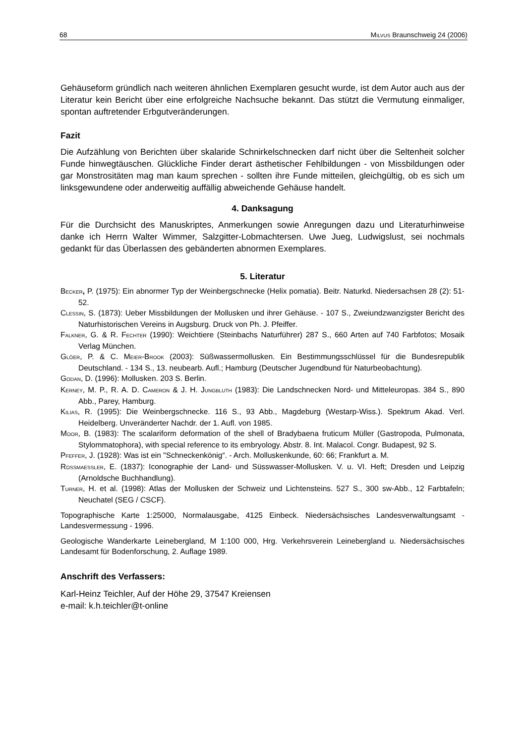68 MILVUS Braunschweig 24 (2006)
Gehäuseform gründlich nach weiteren ähnlichen Exemplaren gesucht wurde, ist dem Autor auch aus der Literatur kein Bericht über eine erfolgreiche Nachsuche bekannt. Das stützt die Vermutung einmaliger, spontan auftretender Erbgutveränderungen.
Fazit
Die Aufzählung von Berichten über skalaride Schnirkelschnecken darf nicht über die Seltenheit solcher Funde hinwegtäuschen. Glückliche Finder derart ästhetischer Fehlbildungen - von Missbildungen oder gar Monstrositäten mag man kaum sprechen - sollten ihre Funde mitteilen, gleichgültig, ob es sich um linksgewundene oder anderweitig auffällig abweichende Gehäuse handelt.
4. Danksagung
Für die Durchsicht des Manuskriptes, Anmerkungen sowie Anregungen dazu und Literaturhinweise danke ich Herrn Walter Wimmer, Salzgitter-Lobmachtersen. Uwe Jueg, Ludwigslust, sei nochmals gedankt für das Überlassen des gebänderten abnormen Exemplares.
5. Literatur
BECKER, P. (1975): Ein abnormer Typ der Weinbergschnecke (Helix pomatia). Beitr. Naturkd. Niedersachsen 28 (2): 51-52.
CLESSIN, S. (1873): Ueber Missbildungen der Mollusken und ihrer Gehäuse. - 107 S., Zweiundzwanzigster Bericht des Naturhistorischen Vereins in Augsburg. Druck von Ph. J. Pfeiffer.
FALKNER, G. & R. FECHTER (1990): Weichtiere (Steinbachs Naturführer) 287 S., 660 Arten auf 740 Farbfotos; Mosaik Verlag München.
GLÖER, P. & C. MEIER-BROOK (2003): Süßwassermollusken. Ein Bestimmungsschlüssel für die Bundesrepublik Deutschland. - 134 S., 13. neubearb. Aufl.; Hamburg (Deutscher Jugendbund für Naturbeobachtung).
GODAN, D. (1996): Mollusken. 203 S. Berlin.
KERNEY, M. P., R. A. D. CAMERON & J. H. JUNGBLUTH (1983): Die Landschnecken Nord- und Mitteleuropas. 384 S., 890 Abb., Parey, Hamburg.
KILIAS, R. (1995): Die Weinbergschnecke. 116 S., 93 Abb., Magdeburg (Westarp-Wiss.). Spektrum Akad. Verl. Heidelberg. Unveränderter Nachdr. der 1. Aufl. von 1985.
MOOR, B. (1983): The scalariform deformation of the shell of Bradybaena fruticum Müller (Gastropoda, Pulmonata, Stylommatophora), with special reference to its embryology. Abstr. 8. Int. Malacol. Congr. Budapest, 92 S.
PFEFFER, J. (1928): Was ist ein "Schneckenkönig“. - Arch. Molluskenkunde, 60: 66; Frankfurt a. M.
ROSSMAESSLER, E. (1837): Iconographie der Land- und Süsswasser-Mollusken. V. u. VI. Heft; Dresden und Leipzig (Arnoldsche Buchhandlung).
TURNER, H. et al. (1998): Atlas der Mollusken der Schweiz und Lichtensteins. 527 S., 300 sw-Abb., 12 Farbtafeln; Neuchatel (SEG / CSCF).
Topographische Karte 1:25000, Normalausgabe, 4125 Einbeck. Niedersächsisches Landesverwaltungsamt - Landesvermessung - 1996.
Geologische Wanderkarte Leinebergland, M 1:100 000, Hrg. Verkehrsverein Leinebergland u. Niedersächsisches Landesamt für Bodenforschung, 2. Auflage 1989.
Anschrift des Verfassers:
Karl-Heinz Teichler, Auf der Höhe 29, 37547 Kreiensen
e-mail: k.h.teichler@t-online